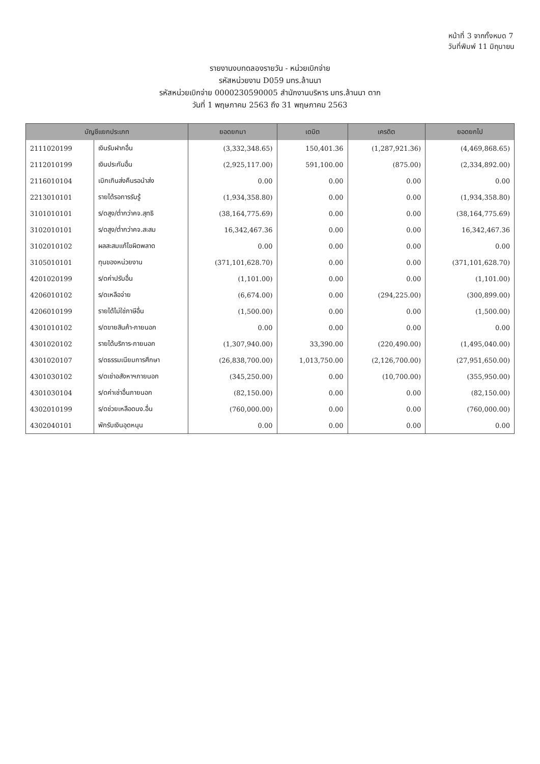หน้าที่ 3 จากทั้งหมด 7
วันที่พิมพ์ 11 มิถุนายน
รายงานงบทดลองรายวัน - หน่วยเบิกจ่าย
รหัสหน่วยงาน D059 มทร.ล้านนา
รหัสหน่วยเบิกจ่าย 0000230590005 สำนักงานบริหาร มทร.ล้านนา ตาก
วันที่ 1 พฤษภาคม 2563 ถึง 31 พฤษภาคม 2563
| บัญชีแยกประเภท | | ยอดยกมา | เดบิต | เครดิต | ยอดยกไป |
| --- | --- | --- | --- | --- | --- |
| 2111020199 | เงินรับฝากอื่น | (3,332,348.65) | 150,401.36 | (1,287,921.36) | (4,469,868.65) |
| 2112010199 | เงินประกันอื่น | (2,925,117.00) | 591,100.00 | (875.00) | (2,334,892.00) |
| 2116010104 | เบิกเกินส่งคืนรอนำส่ง | 0.00 | 0.00 | 0.00 | 0.00 |
| 2213010101 | รายได้รอการรับรู้ | (1,934,358.80) | 0.00 | 0.00 | (1,934,358.80) |
| 3101010101 | ร/ดสูง/ต่ำกว่าคจ.สุทธิ | (38,164,775.69) | 0.00 | 0.00 | (38,164,775.69) |
| 3102010101 | ร/ดสูง/ต่ำกว่าคจ.สะสม | 16,342,467.36 | 0.00 | 0.00 | 16,342,467.36 |
| 3102010102 | ผลสะสมแก้ไขผิดพลาด | 0.00 | 0.00 | 0.00 | 0.00 |
| 3105010101 | ทุนของหน่วยงาน | (371,101,628.70) | 0.00 | 0.00 | (371,101,628.70) |
| 4201020199 | ร/ดค่าปรับอื่น | (1,101.00) | 0.00 | 0.00 | (1,101.00) |
| 4206010102 | ร/ดเหลือจ่าย | (6,674.00) | 0.00 | (294,225.00) | (300,899.00) |
| 4206010199 | รายได้ไม่ใช่ภาษีอื่น | (1,500.00) | 0.00 | 0.00 | (1,500.00) |
| 4301010102 | ร/ดขายสินค้า-ภายนอก | 0.00 | 0.00 | 0.00 | 0.00 |
| 4301020102 | รายได้บริการ-ภายนอก | (1,307,940.00) | 33,390.00 | (220,490.00) | (1,495,040.00) |
| 4301020107 | ร/ดธรรมเนียมการศึกษา | (26,838,700.00) | 1,013,750.00 | (2,126,700.00) | (27,951,650.00) |
| 4301030102 | ร/ดเช่าอสังหาฯภายนอก | (345,250.00) | 0.00 | (10,700.00) | (355,950.00) |
| 4301030104 | ร/ดค่าเช่าอื่นภายนอก | (82,150.00) | 0.00 | 0.00 | (82,150.00) |
| 4302010199 | ร/ดช่วยเหลือดนง.อื่น | (760,000.00) | 0.00 | 0.00 | (760,000.00) |
| 4302040101 | พักรับเงินอุดหนุน | 0.00 | 0.00 | 0.00 | 0.00 |